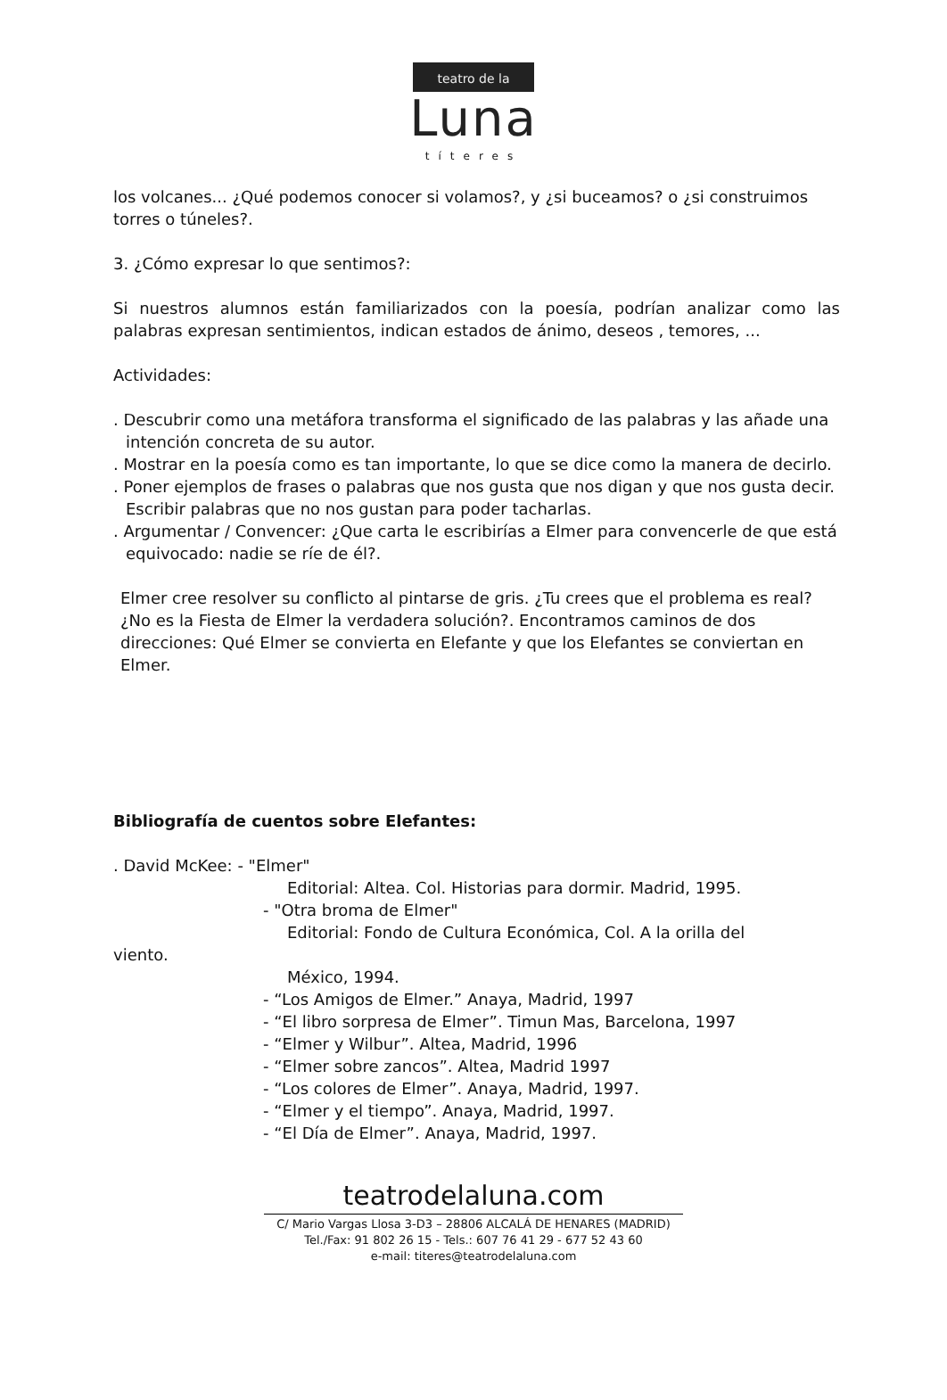teatro de la
Luna
títeres
los volcanes... ¿Qué podemos conocer si volamos?, y ¿si buceamos? o ¿si construimos torres o túneles?.
3. ¿Cómo expresar lo que sentimos?:
Si nuestros alumnos están familiarizados con la poesía, podrían analizar como las palabras expresan sentimientos, indican estados de ánimo, deseos , temores, ...
Actividades:
. Descubrir como una metáfora transforma el significado de las palabras y las añade una intención concreta de su autor.
. Mostrar en la poesía como es tan importante, lo que se dice como la manera de decirlo.
. Poner ejemplos de frases o palabras que nos gusta que nos digan y que nos gusta decir. Escribir palabras que no nos gustan para poder tacharlas.
. Argumentar / Convencer: ¿Que carta le escribirías a Elmer para convencerle de que está equivocado: nadie se ríe de él?.
Elmer cree resolver su conflicto al pintarse de gris. ¿Tu crees que el problema es real? ¿No es la Fiesta de Elmer la verdadera solución?. Encontramos caminos de dos direcciones: Qué Elmer se convierta en Elefante y que los Elefantes se conviertan en Elmer.
Bibliografía de cuentos sobre Elefantes:
. David McKee: - "Elmer"
Editorial: Altea. Col. Historias para dormir. Madrid, 1995.
- "Otra broma de Elmer"
Editorial: Fondo de Cultura Económica, Col. A la orilla del
viento.
México, 1994.
- “Los Amigos de Elmer.” Anaya, Madrid, 1997
- “El libro sorpresa de Elmer”. Timun Mas, Barcelona, 1997
- “Elmer y Wilbur”. Altea, Madrid, 1996
- “Elmer sobre zancos”. Altea, Madrid 1997
- “Los colores de Elmer”. Anaya, Madrid, 1997.
- “Elmer y el tiempo”. Anaya, Madrid, 1997.
- “El Día de Elmer”. Anaya, Madrid, 1997.
teatrodelaluna.com
C/ Mario Vargas Llosa 3-D3 – 28806 ALCALÁ DE HENARES (MADRID)
Tel./Fax: 91 802 26 15 - Tels.: 607 76 41 29 - 677 52 43 60
e-mail: titeres@teatrodelaluna.com